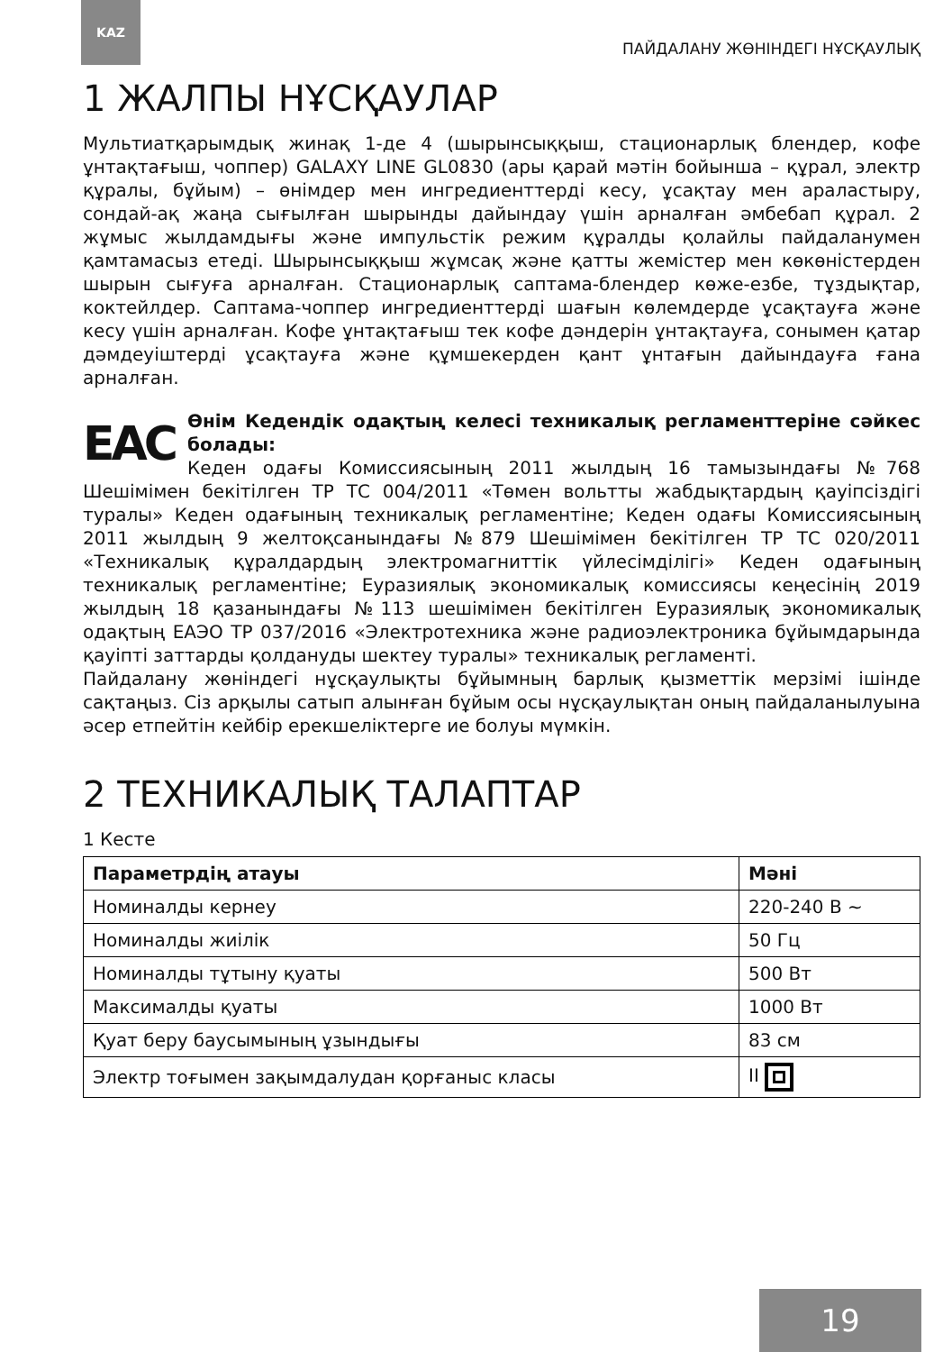KAZ
ПАЙДАЛАНУ ЖӨНІНДЕГІ НҰСҚАУЛЫҚ
1 ЖАЛПЫ НҰСҚАУЛАР
Мультиатқарымдық жинақ 1-де 4 (шырынсыққыш, стационарлық блендер, кофе ұнтақтағыш, чоппер) GALAXY LINE GL0830 (ары қарай мәтін бойынша – құрал, электр құралы, бұйым) – өнімдер мен ингредиенттерді кесу, ұсақтау мен араластыру, сондай-ақ жаңа сығылған шырынды дайындау үшін арналған әмбебап құрал. 2 жұмыс жылдамдығы және импульстік режим құралды қолайлы пайдаланумен қамтамасыз етеді. Шырынсыққыш жұмсақ және қатты жемістер мен көкөністерден шырын сығуға арналған. Стационарлық саптама-блендер көже-езбе, тұздықтар, коктейлдер. Саптама-чоппер ингредиенттерді шағын көлемдерде ұсақтауға және кесу үшін арналған. Кофе ұнтақтағыш тек кофе дәндерін ұнтақтауға, сонымен қатар дәмдеуіштерді ұсақтауға және құмшекерден қант ұнтағын дайындауға ғана арналған.
ЕАС Өнім Кедендік одақтың келесі техникалық регламенттеріне сәйкес болады:
Кеден одағы Комиссиясының 2011 жылдың 16 тамызындағы №768 Шешімімен бекітілген ТР ТС 004/2011 «Төмен вольтты жабдықтардың қауіпсіздігі туралы» Кеден одағының техникалық регламентіне; Кеден одағы Комиссиясының 2011 жылдың 9 желтоқсанындағы №879 Шешімімен бекітілген ТР ТС 020/2011 «Техникалық құралдардың электромагниттік үйлесімділігі» Кеден одағының техникалық регламентіне; Еуразиялық экономикалық комиссиясы кеңесінің 2019 жылдың 18 қазанындағы №113 шешімімен бекітілген Еуразиялық экономикалық одақтың ЕАЭО ТР 037/2016 «Электротехника және радиоэлектроника бұйымдарында қауіпті заттарды қолдануды шектеу туралы» техникалық регламенті.
Пайдалану жөніндегі нұсқаулықты бұйымның барлық қызметтік мерзімі ішінде сақтаңыз. Сіз арқылы сатып алынған бұйым осы нұсқаулықтан оның пайдаланылуына әсер етпейтін кейбір ерекшеліктерге ие болуы мүмкін.
2 ТЕХНИКАЛЫҚ ТАЛАПТАР
1 Кесте
| Параметрдің атауы | Мәні |
| --- | --- |
| Номиналды кернеу | 220-240 В ~ |
| Номиналды жиілік | 50 Гц |
| Номиналды тұтыну қуаты | 500 Вт |
| Максималды қуаты | 1000 Вт |
| Қуат беру баусымының ұзындығы | 83 см |
| Электр тоғымен зақымдалудан қорғаныс класы | II |
19